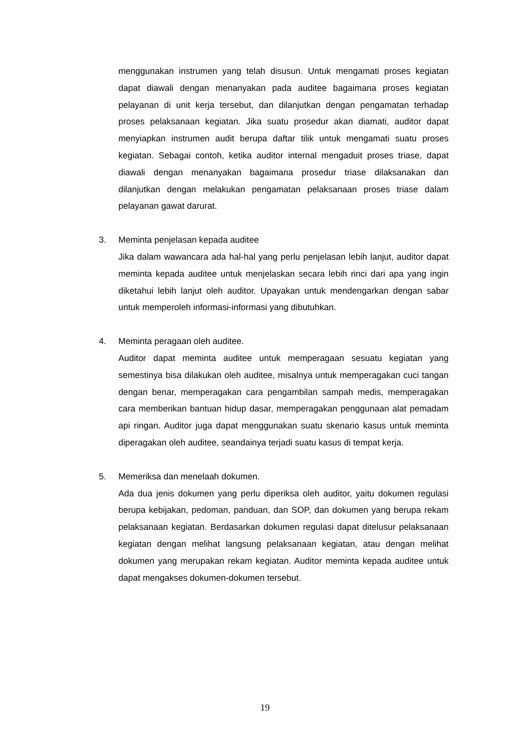menggunakan instrumen yang telah disusun. Untuk mengamati proses kegiatan dapat diawali dengan menanyakan pada auditee bagaimana proses kegiatan pelayanan di unit kerja tersebut, dan dilanjutkan dengan pengamatan terhadap proses pelaksanaan kegiatan. Jika suatu prosedur akan diamati, auditor dapat menyiapkan instrumen audit berupa daftar tilik untuk mengamati suatu proses kegiatan. Sebagai contoh, ketika auditor internal mengaduit proses triase, dapat diawali dengan menanyakan bagaimana prosedur triase dilaksanakan dan dilanjutkan dengan melakukan pengamatan pelaksanaan proses triase dalam pelayanan gawat darurat.
3. Meminta penjelasan kepada auditee
Jika dalam wawancara ada hal-hal yang perlu penjelasan lebih lanjut, auditor dapat meminta kepada auditee untuk menjelaskan secara lebih rinci dari apa yang ingin diketahui lebih lanjut oleh auditor. Upayakan untuk mendengarkan dengan sabar untuk memperoleh informasi-informasi yang dibutuhkan.
4. Meminta peragaan oleh auditee.
Auditor dapat meminta auditee untuk memperagaan sesuatu kegiatan yang semestinya bisa dilakukan oleh auditee, misalnya untuk memperagakan cuci tangan dengan benar, memperagakan cara pengambilan sampah medis, memperagakan cara memberikan bantuan hidup dasar, memperagakan penggunaan alat pemadam api ringan. Auditor juga dapat menggunakan suatu skenario kasus untuk meminta diperagakan oleh auditee, seandainya terjadi suatu kasus di tempat kerja.
5. Memeriksa dan menelaah dokumen.
Ada dua jenis dokumen yang perlu diperiksa oleh auditor, yaitu dokumen regulasi berupa kebijakan, pedoman, panduan, dan SOP, dan dokumen yang berupa rekam pelaksanaan kegiatan. Berdasarkan dokumen regulasi dapat ditelusur pelaksanaan kegiatan dengan melihat langsung pelaksanaan kegiatan, atau dengan melihat dokumen yang merupakan rekam kegiatan. Auditor meminta kepada auditee untuk dapat mengakses dokumen-dokumen tersebut.
19